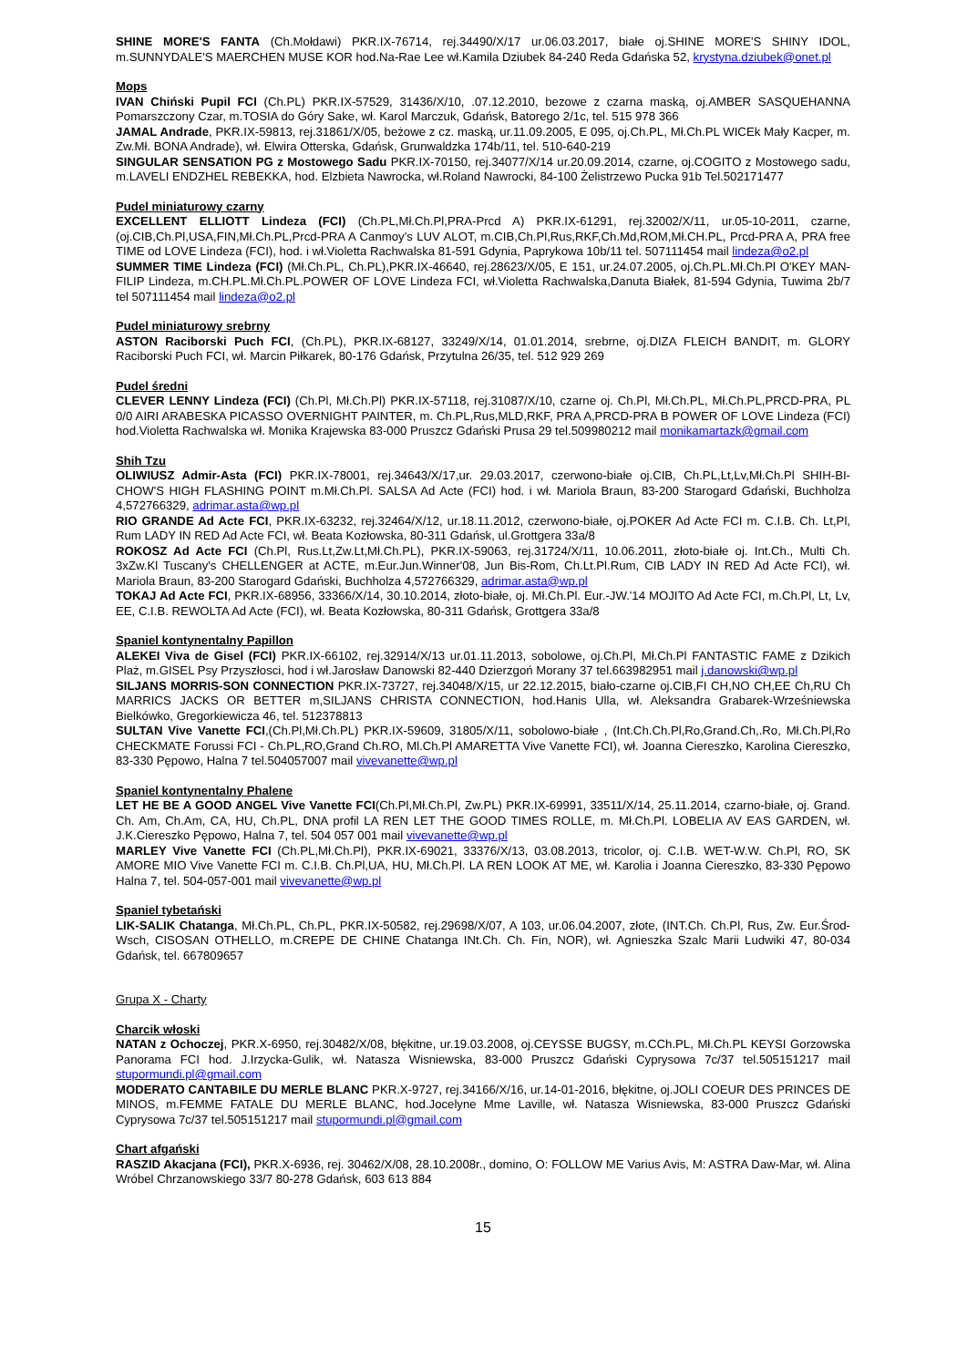SHINE MORE'S FANTA (Ch.Mołdawi) PKR.IX-76714, rej.34490/X/17 ur.06.03.2017, białe oj.SHINE MORE'S SHINY IDOL, m.SUNNYDALE'S MAERCHEN MUSE KOR hod.Na-Rae Lee wł.Kamila Dziubek 84-240 Reda Gdańska 52, krystyna.dziubek@onet.pl
Mops
IVAN Chiński Pupil FCI (Ch.PL) PKR.IX-57529, 31436/X/10, .07.12.2010, bezowe z czarna maską, oj.AMBER SASQUEHANNA Pomarszczony Czar, m.TOSIA do Góry Sake, wł. Karol Marczuk, Gdańsk, Batorego 2/1c, tel. 515 978 366
JAMAL Andrade, PKR.IX-59813, rej.31861/X/05, beżowe z cz. maską, ur.11.09.2005, E 095, oj.Ch.PL, Mł.Ch.PL WICEk Mały Kacper, m. Zw.Mł. BONA Andrade), wł. Elwira Otterska, Gdańsk, Grunwaldzka 174b/11, tel. 510-640-219
SINGULAR SENSATION PG z Mostowego Sadu PKR.IX-70150, rej.34077/X/14 ur.20.09.2014, czarne, oj.COGITO z Mostowego sadu, m.LAVELI ENDZHEL REBEKKA, hod. Elzbieta Nawrocka, wł.Roland Nawrocki, 84-100 Żelistrzewo Pucka 91b Tel.502171477
Pudel miniaturowy czarny
EXCELLENT ELLIOTT Lindeza (FCI) (Ch.PL,Mł.Ch.Pl,PRA-Prcd A) PKR.IX-61291, rej.32002/X/11, ur.05-10-2011, czarne, (oj.CIB,Ch.Pl,USA,FIN,Mł.Ch.PL,Prcd-PRA A Canmoy's LUV ALOT, m.CIB,Ch.Pl,Rus,RKF,Ch.Md,ROM,Mł.CH.PL, Prcd-PRA A, PRA free TIME od LOVE Lindeza (FCI), hod. i wł.Violetta Rachwalska 81-591 Gdynia, Paprykowa 10b/11 tel. 507111454 mail lindeza@o2.pl
SUMMER TIME Lindeza (FCI) (Mł.Ch.PL, Ch.PL),PKR.IX-46640, rej.28623/X/05, E 151, ur.24.07.2005, oj.Ch.PL.Mł.Ch.Pl O'KEY MAN-FILIP Lindeza, m.CH.PL.Mł.Ch.PL.POWER OF LOVE Lindeza FCI, wł.Violetta Rachwalska,Danuta Białek, 81-594 Gdynia, Tuwima 2b/7 tel 507111454 mail lindeza@o2.pl
Pudel miniaturowy srebrny
ASTON Raciborski Puch FCI, (Ch.PL), PKR.IX-68127, 33249/X/14, 01.01.2014, srebrne, oj.DIZA FLEICH BANDIT, m. GLORY Raciborski Puch FCI, wł. Marcin Piłkarek, 80-176 Gdańsk, Przytulna 26/35, tel. 512 929 269
Pudel średni
CLEVER LENNY Lindeza (FCI) (Ch.Pl, Mł.Ch.Pl) PKR.IX-57118, rej.31087/X/10, czarne oj. Ch.Pl, Mł.Ch.PL, Mł.Ch.PL,PRCD-PRA, PL 0/0 AIRI ARABESKA PICASSO OVERNIGHT PAINTER, m. Ch.PL,Rus,MLD,RKF, PRA A,PRCD-PRA B POWER OF LOVE Lindeza (FCI) hod.Violetta Rachwalska wł. Monika Krajewska 83-000 Pruszcz Gdański Prusa 29 tel.509980212 mail monikamartazk@gmail.com
Shih Tzu
OLIWIUSZ Admir-Asta (FCI) PKR.IX-78001, rej.34643/X/17,ur. 29.03.2017, czerwono-białe oj.CIB, Ch.PL,Lt,Lv,Mł.Ch.Pl SHIH-BI-CHOW'S HIGH FLASHING POINT m.Mł.Ch.Pl. SALSA Ad Acte (FCI) hod. i wł. Mariola Braun, 83-200 Starogard Gdański, Buchholza 4,572766329, adrimar.asta@wp.pl
RIO GRANDE Ad Acte FCI, PKR.IX-63232, rej.32464/X/12, ur.18.11.2012, czerwono-białe, oj.POKER Ad Acte FCI m. C.I.B. Ch. Lt,Pl, Rum LADY IN RED Ad Acte FCI, wł. Beata Kozłowska, 80-311 Gdańsk, ul.Grottgera 33a/8
ROKOSZ Ad Acte FCI (Ch.Pl, Rus.Lt,Zw.Lt,Mł.Ch.PL), PKR.IX-59063, rej.31724/X/11, 10.06.2011, złoto-białe oj. Int.Ch., Multi Ch. 3xZw.Kl Tuscany's CHELLENGER at ACTE, m.Eur.Jun.Winner'08, Jun Bis-Rom, Ch.Lt.Pl.Rum, CIB LADY IN RED Ad Acte FCI), wł. Mariola Braun, 83-200 Starogard Gdański, Buchholza 4,572766329, adrimar.asta@wp.pl
TOKAJ Ad Acte FCI, PKR.IX-68956, 33366/X/14, 30.10.2014, złoto-białe, oj. Mł.Ch.Pl. Eur.-JW.'14 MOJITO Ad Acte FCI, m.Ch.Pl, Lt, Lv, EE, C.I.B. REWOLTA Ad Acte (FCI), wł. Beata Kozłowska, 80-311 Gdańsk, Grottgera 33a/8
Spaniel kontynentalny Papillon
ALEKEI Viva de Gisel (FCI) PKR.IX-66102, rej.32914/X/13 ur.01.11.2013, sobolowe, oj.Ch.Pl, Mł.Ch.Pl FANTASTIC FAME z Dzikich Plaż, m.GISEL Psy Przyszłosci, hod i wł.Jarosław Danowski 82-440 Dzierzgoń Morany 37 tel.663982951 mail j.danowski@wp.pl
SILJANS MORRIS-SON CONNECTION PKR.IX-73727, rej.34048/X/15, ur 22.12.2015, biało-czarne oj.CIB,FI CH,NO CH,EE Ch,RU Ch MARRICS JACKS OR BETTER m,SILJANS CHRISTA CONNECTION, hod.Hanis Ulla, wł. Aleksandra Grabarek-Wrześniewska Bielkówko, Gregorkiewicza 46, tel. 512378813
SULTAN Vive Vanette FCI,(Ch.Pl,Mł.Ch.PL) PKR.IX-59609, 31805/X/11, sobolowo-białe , (Int.Ch.Ch.Pl,Ro,Grand.Ch,.Ro, Mł.Ch.Pl,Ro CHECKMATE Forussi FCI - Ch.PL,RO,Grand Ch.RO, Ml.Ch.Pl AMARETTA Vive Vanette FCI), wł. Joanna Ciereszko, Karolina Ciereszko, 83-330 Pępowo, Halna 7 tel.504057007 mail vivevanette@wp.pl
Spaniel kontynentalny Phalene
LET HE BE A GOOD ANGEL Vive Vanette FCI(Ch.Pl,Mł.Ch.Pl, Zw.PL) PKR.IX-69991, 33511/X/14, 25.11.2014, czarno-białe, oj. Grand. Ch. Am, Ch.Am, CA, HU, Ch.PL, DNA profil LA REN LET THE GOOD TIMES ROLLE, m. Mł.Ch.Pl. LOBELIA AV EAS GARDEN, wł. J.K.Ciereszko Pępowo, Halna 7, tel. 504 057 001 mail vivevanette@wp.pl
MARLEY Vive Vanette FCI (Ch.PL,Mł.Ch.Pl), PKR.IX-69021, 33376/X/13, 03.08.2013, tricolor, oj. C.I.B. WET-W.W. Ch.Pl, RO, SK AMORE MIO Vive Vanette FCI m. C.I.B. Ch.Pl,UA, HU, Mł.Ch.Pl. LA REN LOOK AT ME, wł. Karolia i Joanna Ciereszko, 83-330 Pępowo Halna 7, tel. 504-057-001 mail vivevanette@wp.pl
Spaniel tybetański
LIK-SALIK Chatanga, Mł.Ch.PL, Ch.PL, PKR.IX-50582, rej.29698/X/07, A 103, ur.06.04.2007, złote, (INT.Ch. Ch.Pl, Rus, Zw. Eur.Środ-Wsch, CISOSAN OTHELLO, m.CREPE DE CHINE Chatanga INt.Ch. Ch. Fin, NOR), wł. Agnieszka Szalc Marii Ludwiki 47, 80-034 Gdańsk, tel. 667809657
Grupa X - Charty
Charcik włoski
NATAN z Ochoczej, PKR.X-6950, rej.30482/X/08, błękitne, ur.19.03.2008, oj.CEYSSE BUGSY, m.CCh.PL, Mł.Ch.PL KEYSI Gorzowska Panorama FCI hod. J.Irzycka-Gulik, wł. Natasza Wisniewska, 83-000 Pruszcz Gdański Cyprysowa 7c/37 tel.505151217 mail stupormundi.pl@gmail.com
MODERATO CANTABILE DU MERLE BLANC PKR.X-9727, rej.34166/X/16, ur.14-01-2016, błękitne, oj.JOLI COEUR DES PRINCES DE MINOS, m.FEMME FATALE DU MERLE BLANC, hod.Jocelyne Mme Laville, wł. Natasza Wisniewska, 83-000 Pruszcz Gdański Cyprysowa 7c/37 tel.505151217 mail stupormundi.pl@gmail.com
Chart afgański
RASZID Akacjana (FCI), PKR.X-6936, rej. 30462/X/08, 28.10.2008r., domino, O: FOLLOW ME Varius Avis, M: ASTRA Daw-Mar, wł. Alina Wróbel Chrzanowskiego 33/7 80-278 Gdańsk, 603 613 884
15